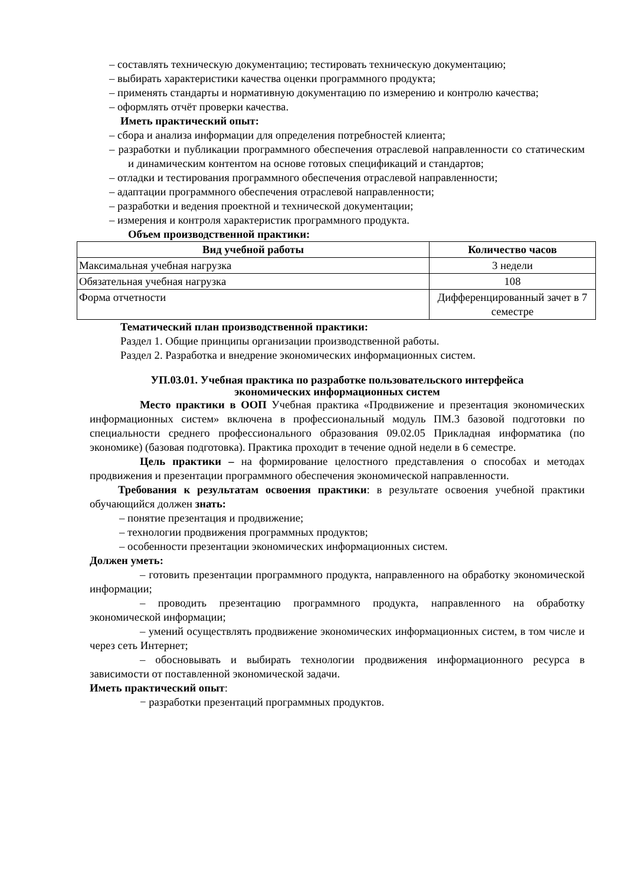– составлять техническую документацию; тестировать техническую документацию;
– выбирать характеристики качества оценки программного продукта;
– применять стандарты и нормативную документацию по измерению и контролю качества;
– оформлять отчёт проверки качества.
Иметь практический опыт:
– сбора и анализа информации для определения потребностей клиента;
– разработки и публикации программного обеспечения отраслевой направленности со статическим и динамическим контентом на основе готовых спецификаций и стандартов;
– отладки и тестирования программного обеспечения отраслевой направленности;
– адаптации программного обеспечения отраслевой направленности;
– разработки и ведения проектной и технической документации;
– измерения и контроля характеристик программного продукта.
Объем производственной практики:
| Вид учебной работы | Количество часов |
| --- | --- |
| Максимальная учебная нагрузка | 3 недели |
| Обязательная учебная нагрузка | 108 |
| Форма отчетности | Дифференцированный зачет в 7 семестре |
Тематический план производственной практики:
Раздел 1. Общие принципы организации производственной работы.
Раздел 2. Разработка и внедрение экономических информационных систем.
УП.03.01. Учебная практика по разработке пользовательского интерфейса
экономических информационных систем
Место практики в ООП Учебная практика «Продвижение и презентация экономических информационных систем» включена в профессиональный модуль ПМ.3 базовой подготовки по специальности среднего профессионального образования 09.02.05 Прикладная информатика (по экономике) (базовая подготовка). Практика проходит в течение одной недели в 6 семестре.
Цель практики – на формирование целостного представления о способах и методах продвижения и презентации программного обеспечения экономической направленности.
Требования к результатам освоения практики: в результате освоения учебной практики обучающийся должен знать:
– понятие презентация и продвижение;
– технологии продвижения программных продуктов;
– особенности презентации экономических информационных систем.
Должен уметь:
– готовить презентации программного продукта, направленного на обработку экономической информации;
– проводить презентацию программного продукта, направленного на обработку экономической информации;
– умений осуществлять продвижение экономических информационных систем, в том числе и через сеть Интернет;
– обосновывать и выбирать технологии продвижения информационного ресурса в зависимости от поставленной экономической задачи.
Иметь практический опыт:
− разработки презентаций программных продуктов.